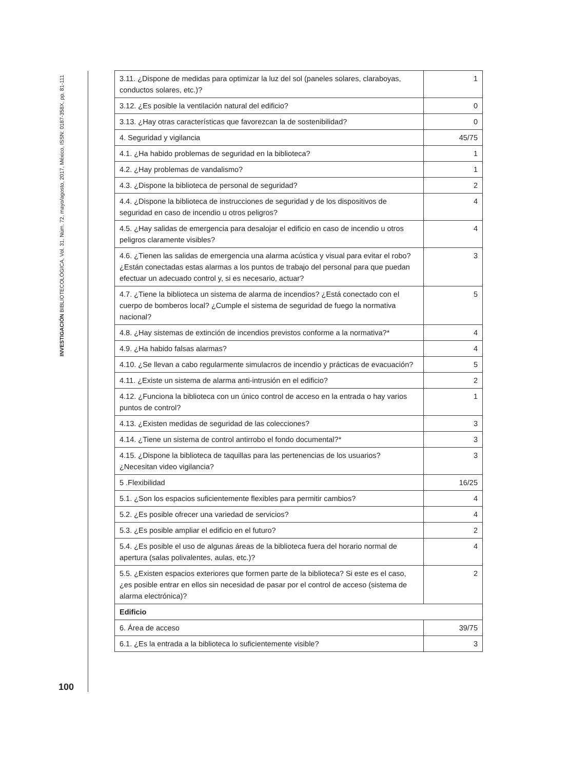INVESTIGACIÓN BIBLIOTECOLÓGICA, Vol. 31, Núm. 72, mayo/agosto, 2017, México, ISSN: 0187-358X, pp. 81-111
| 3.11. ¿Dispone de medidas para optimizar la luz del sol (paneles solares, claraboyas, conductos solares, etc.)? | 1 |
| 3.12. ¿Es posible la ventilación natural del edificio? | 0 |
| 3.13. ¿Hay otras características que favorezcan la de sostenibilidad? | 0 |
| 4. Seguridad y vigilancia | 45/75 |
| 4.1. ¿Ha habido problemas de seguridad en la biblioteca? | 1 |
| 4.2. ¿Hay problemas de vandalismo? | 1 |
| 4.3. ¿Dispone la biblioteca de personal de seguridad? | 2 |
| 4.4. ¿Dispone la biblioteca de instrucciones de seguridad y de los dispositivos de seguridad en caso de incendio u otros peligros? | 4 |
| 4.5. ¿Hay salidas de emergencia para desalojar el edificio en caso de incendio u otros peligros claramente visibles? | 4 |
| 4.6. ¿Tienen las salidas de emergencia una alarma acústica y visual para evitar el robo? ¿Están conectadas estas alarmas a los puntos de trabajo del personal para que puedan efectuar un adecuado control y, si es necesario, actuar? | 3 |
| 4.7. ¿Tiene la biblioteca un sistema de alarma de incendios? ¿Está conectado con el cuerpo de bomberos local? ¿Cumple el sistema de seguridad de fuego la normativa nacional? | 5 |
| 4.8. ¿Hay sistemas de extinción de incendios previstos conforme a la normativa?* | 4 |
| 4.9. ¿Ha habido falsas alarmas? | 4 |
| 4.10. ¿Se llevan a cabo regularmente simulacros de incendio y prácticas de evacuación? | 5 |
| 4.11. ¿Existe un sistema de alarma anti-intrusión en el edificio? | 2 |
| 4.12. ¿Funciona la biblioteca con un único control de acceso en la entrada o hay varios puntos de control? | 1 |
| 4.13. ¿Existen medidas de seguridad de las colecciones? | 3 |
| 4.14. ¿Tiene un sistema de control antirrobo el fondo documental?* | 3 |
| 4.15. ¿Dispone la biblioteca de taquillas para las pertenencias de los usuarios? ¿Necesitan video vigilancia? | 3 |
| 5 .Flexibilidad | 16/25 |
| 5.1. ¿Son los espacios suficientemente flexibles para permitir cambios? | 4 |
| 5.2. ¿Es posible ofrecer una variedad de servicios? | 4 |
| 5.3. ¿Es posible ampliar el edificio en el futuro? | 2 |
| 5.4. ¿Es posible el uso de algunas áreas de la biblioteca fuera del horario normal de apertura (salas polivalentes, aulas, etc.)? | 4 |
| 5.5. ¿Existen espacios exteriores que formen parte de la biblioteca? Si este es el caso, ¿es posible entrar en ellos sin necesidad de pasar por el control de acceso (sistema de alarma electrónica)? | 2 |
| Edificio | |
| 6. Área de acceso | 39/75 |
| 6.1. ¿Es la entrada a la biblioteca lo suficientemente visible? | 3 |
100